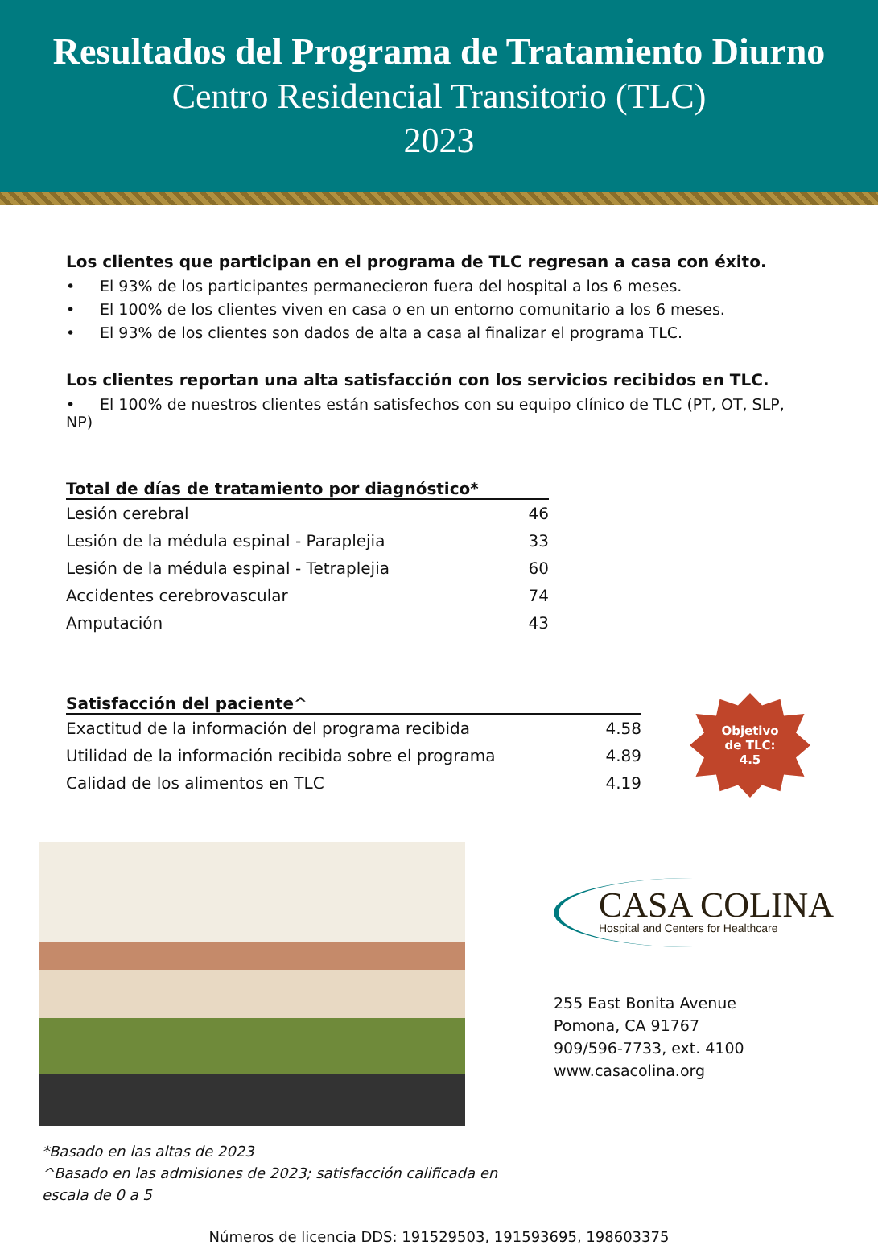Resultados del Programa de Tratamiento Diurno
Centro Residencial Transitorio (TLC)
2023
Los clientes que participan en el programa de TLC regresan a casa con éxito.
• El 93% de los participantes permanecieron fuera del hospital a los 6 meses.
• El 100% de los clientes viven en casa o en un entorno comunitario a los 6 meses.
• El 93% de los clientes son dados de alta a casa al finalizar el programa TLC.
Los clientes reportan una alta satisfacción con los servicios recibidos en TLC.
• El 100% de nuestros clientes están satisfechos con su equipo clínico de TLC (PT, OT, SLP, NP)
| Total de días de tratamiento por diagnóstico* | |
| --- | --- |
| Lesión cerebral | 46 |
| Lesión de la médula espinal - Paraplejia | 33 |
| Lesión de la médula espinal - Tetraplejia | 60 |
| Accidentes cerebrovascular | 74 |
| Amputación | 43 |
| Satisfacción del paciente^ | |
| --- | --- |
| Exactitud de la información del programa recibida | 4.58 |
| Utilidad de la información recibida sobre el programa | 4.89 |
| Calidad de los alimentos en TLC | 4.19 |
Objetivo
de TLC:
4.5
CASA COLINA
Hospital and Centers for Healthcare
255 East Bonita Avenue
Pomona, CA 91767
909/596-7733, ext. 4100
www.casacolina.org
*Basado en las altas de 2023
^Basado en las admisiones de 2023; satisfacción calificada en escala de 0 a 5
Números de licencia DDS: 191529503, 191593695, 198603375